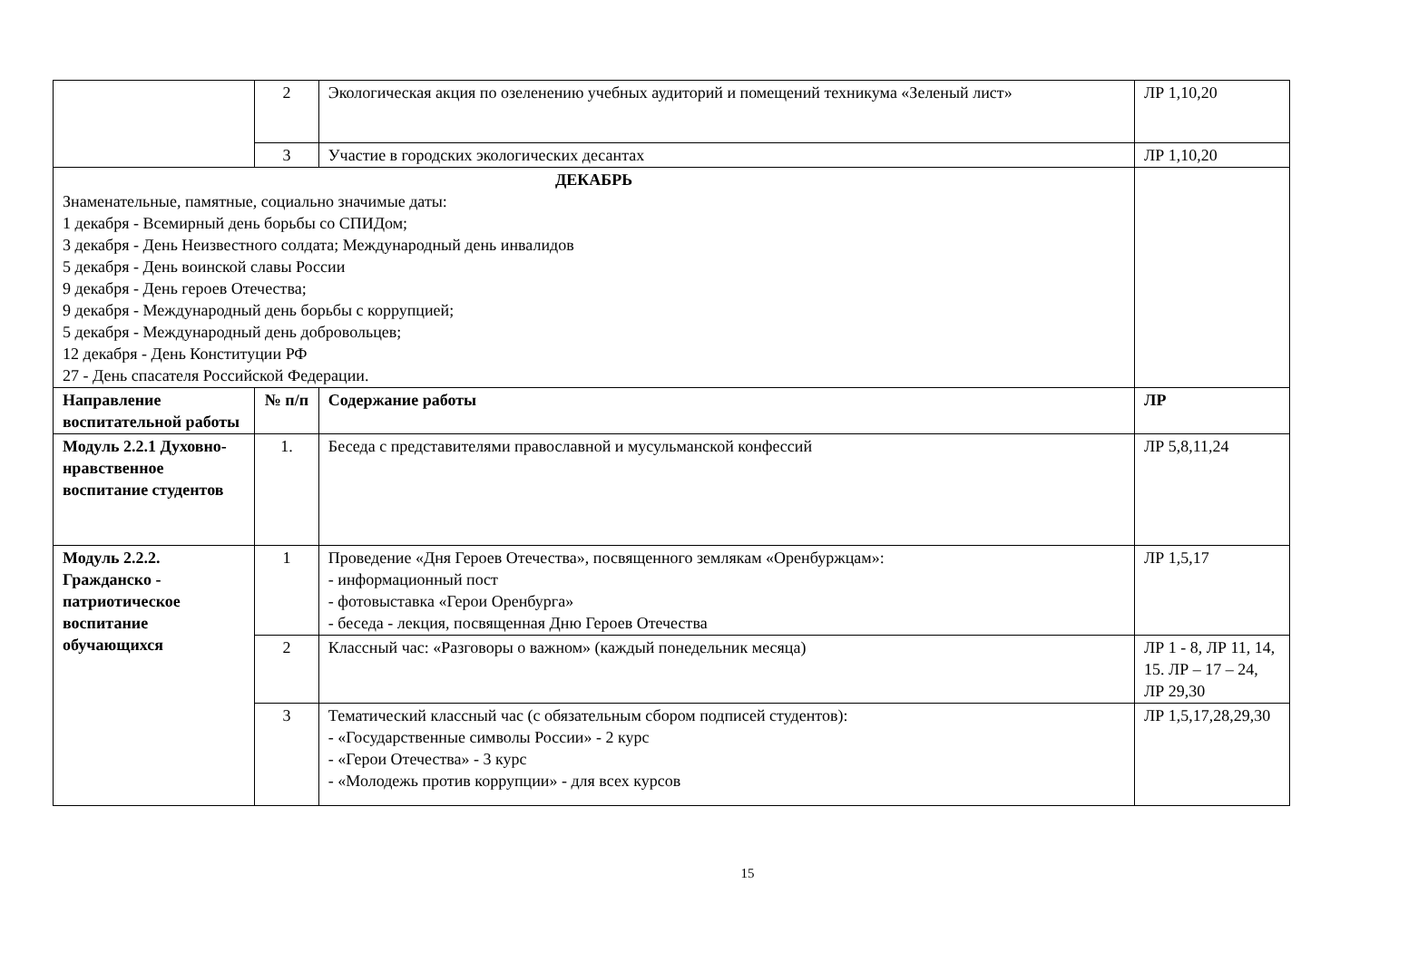| | 2 | Экологическая акция по озеленению учебных аудиторий и помещений техникума «Зеленый лист» | ЛР 1,10,20 |
| | 3 | Участие в городских экологических десантах | ЛР 1,10,20 |
| ДЕКАБРЬ Знаменательные, памятные, социально значимые даты: 1 декабря - Всемирный день борьбы со СПИДом; 3 декабря - День Неизвестного солдата; Международный день инвалидов 5 декабря - День воинской славы России 9 декабря - День героев Отечества; 9 декабря - Международный день борьбы с коррупцией; 5 декабря - Международный день добровольцев; 12 декабря - День Конституции РФ 27 - День спасателя Российской Федерации. | | | |
| Направление воспитательной работы | № п/п | Содержание работы | ЛР |
| Модуль 2.2.1 Духовно-нравственное воспитание студентов | 1. | Беседа с представителями православной и мусульманской конфессий | ЛР 5,8,11,24 |
| Модуль 2.2.2. Гражданско - патриотическое воспитание обучающихся | 1 | Проведение «Дня Героев Отечества», посвященного землякам «Оренбуржцам»: - информационный пост - фотовыставка «Герои Оренбурга» - беседа - лекция, посвященная Дню Героев Отечества | ЛР 1,5,17 |
| | 2 | Классный час: «Разговоры о важном» (каждый понедельник месяца) | ЛР 1 - 8, ЛР 11, 14, 15. ЛР – 17 – 24, ЛР 29,30 |
| | 3 | Тематический классный час (с обязательным сбором подписей студентов): - «Государственные символы России» - 2 курс - «Герои Отечества» - 3 курс - «Молодежь против коррупции» - для всех курсов | ЛР 1,5,17,28,29,30 |
15